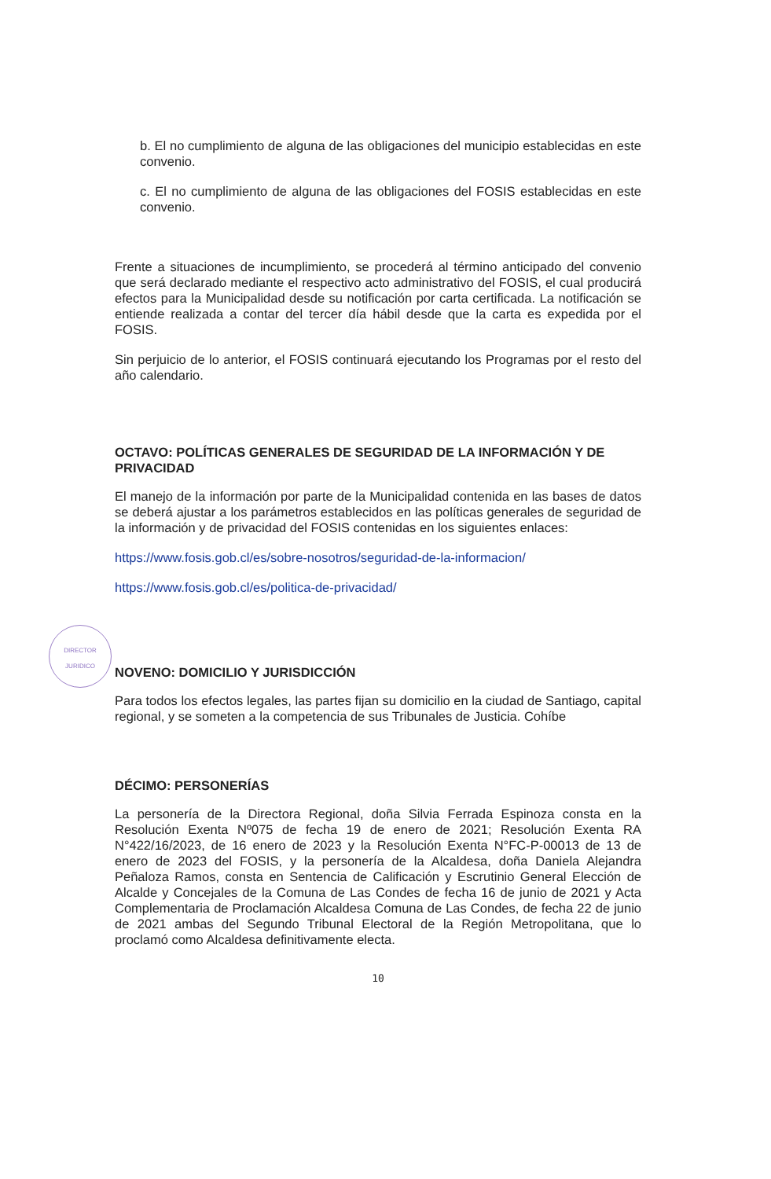b. El no cumplimiento de alguna de las obligaciones del municipio establecidas en este convenio.
c. El no cumplimiento de alguna de las obligaciones del FOSIS establecidas en este convenio.
Frente a situaciones de incumplimiento, se procederá al término anticipado del convenio que será declarado mediante el respectivo acto administrativo del FOSIS, el cual producirá efectos para la Municipalidad desde su notificación por carta certificada. La notificación se entiende realizada a contar del tercer día hábil desde que la carta es expedida por el FOSIS.
Sin perjuicio de lo anterior, el FOSIS continuará ejecutando los Programas por el resto del año calendario.
OCTAVO: POLÍTICAS GENERALES DE SEGURIDAD DE LA INFORMACIÓN Y DE PRIVACIDAD
El manejo de la información por parte de la Municipalidad contenida en las bases de datos se deberá ajustar a los parámetros establecidos en las políticas generales de seguridad de la información y de privacidad del FOSIS contenidas en los siguientes enlaces:
https://www.fosis.gob.cl/es/sobre-nosotros/seguridad-de-la-informacion/
https://www.fosis.gob.cl/es/politica-de-privacidad/
NOVENO: DOMICILIO Y JURISDICCIÓN
Para todos los efectos legales, las partes fijan su domicilio en la ciudad de Santiago, capital regional, y se someten a la competencia de sus Tribunales de Justicia. Cohíbe
DÉCIMO: PERSONERÍAS
La personería de la Directora Regional, doña Silvia Ferrada Espinoza consta en la Resolución Exenta Nº075 de fecha 19 de enero de 2021; Resolución Exenta RA N°422/16/2023, de 16 enero de 2023 y la Resolución Exenta N°FC-P-00013 de 13 de enero de 2023 del FOSIS, y la personería de la Alcaldesa, doña Daniela Alejandra Peñaloza Ramos, consta en Sentencia de Calificación y Escrutinio General Elección de Alcalde y Concejales de la Comuna de Las Condes de fecha 16 de junio de 2021 y Acta Complementaria de Proclamación Alcaldesa Comuna de Las Condes, de fecha 22 de junio de 2021 ambas del Segundo Tribunal Electoral de la Región Metropolitana, que lo proclamó como Alcaldesa definitivamente electa.
10
DIRECTOR
JURIDICO